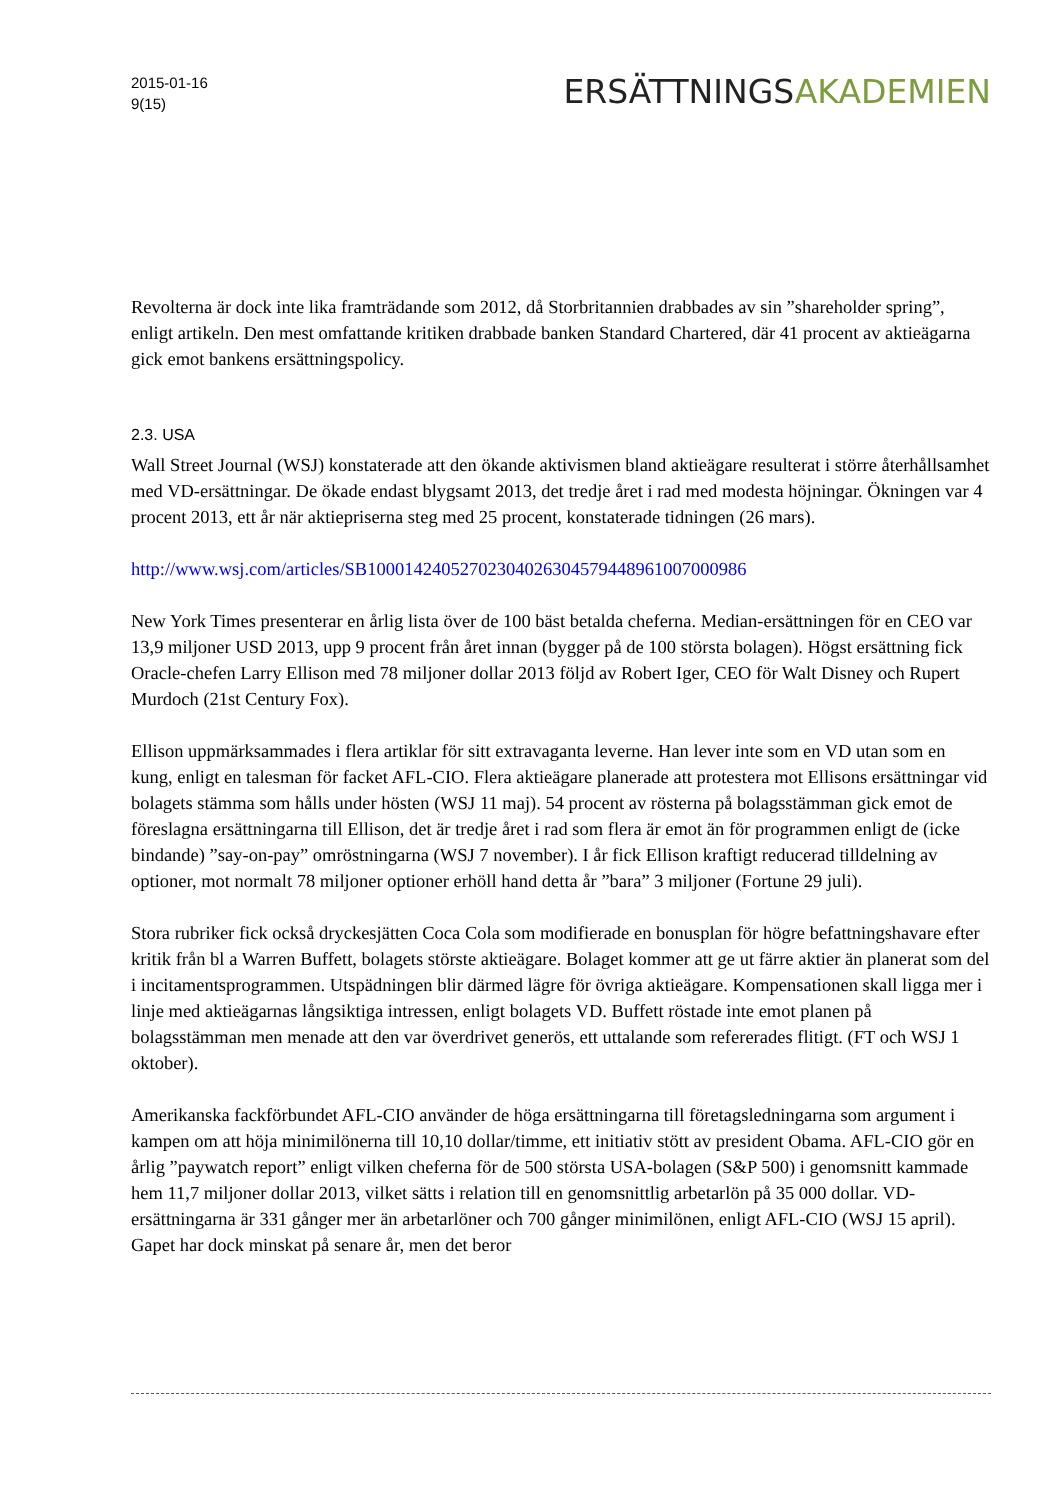2015-01-16
9(15)
ERSÄTTNINGSAKADEMIEN
Revolterna är dock inte lika framträdande som 2012, då Storbritannien drabbades av sin ”shareholder spring”, enligt artikeln. Den mest omfattande kritiken drabbade banken Standard Chartered, där 41 procent av aktieägarna gick emot bankens ersättningspolicy.
2.3. USA
Wall Street Journal (WSJ) konstaterade att den ökande aktivismen bland aktieägare resulterat i större återhållsamhet med VD-ersättningar. De ökade endast blygsamt 2013, det tredje året i rad med modesta höjningar. Ökningen var 4 procent 2013, ett år när aktiepriserna steg med 25 procent, konstaterade tidningen (26 mars).
http://www.wsj.com/articles/SB10001424052702304026304579448961007000986
New York Times presenterar en årlig lista över de 100 bäst betalda cheferna. Median-ersättningen för en CEO var 13,9 miljoner USD 2013, upp 9 procent från året innan (bygger på de 100 största bolagen). Högst ersättning fick Oracle-chefen Larry Ellison med 78 miljoner dollar 2013 följd av Robert Iger, CEO för Walt Disney och Rupert Murdoch (21st Century Fox).
Ellison uppmärksammades i flera artiklar för sitt extravaganta leverne. Han lever inte som en VD utan som en kung, enligt en talesman för facket AFL-CIO. Flera aktieägare planerade att protestera mot Ellisons ersättningar vid bolagets stämma som hålls under hösten (WSJ 11 maj). 54 procent av rösterna på bolagsstämman gick emot de föreslagna ersättningarna till Ellison, det är tredje året i rad som flera är emot än för programmen enligt de (icke bindande) ”say-on-pay” omröstningarna (WSJ 7 november). I år fick Ellison kraftigt reducerad tilldelning av optioner, mot normalt 78 miljoner optioner erhöll hand detta år ”bara” 3 miljoner (Fortune 29 juli).
Stora rubriker fick också dryckesjätten Coca Cola som modifierade en bonusplan för högre befattningshavare efter kritik från bl a Warren Buffett, bolagets störste aktieägare. Bolaget kommer att ge ut färre aktier än planerat som del i incitamentsprogrammen. Utspädningen blir därmed lägre för övriga aktieägare. Kompensationen skall ligga mer i linje med aktieägarnas långsiktiga intressen, enligt bolagets VD. Buffett röstade inte emot planen på bolagsstämman men menade att den var överdrivet generös, ett uttalande som refererades flitigt. (FT och WSJ 1 oktober).
Amerikanska fackförbundet AFL-CIO använder de höga ersättningarna till företagsledningarna som argument i kampen om att höja minimilönerna till 10,10 dollar/timme, ett initiativ stött av president Obama. AFL-CIO gör en årlig ”paywatch report” enligt vilken cheferna för de 500 största USA-bolagen (S&P 500) i genomsnitt kammade hem 11,7 miljoner dollar 2013, vilket sätts i relation till en genomsnittlig arbetarlön på 35 000 dollar. VD-ersättningarna är 331 gånger mer än arbetarlöner och 700 gånger minimilönen, enligt AFL-CIO (WSJ 15 april). Gapet har dock minskat på senare år, men det beror